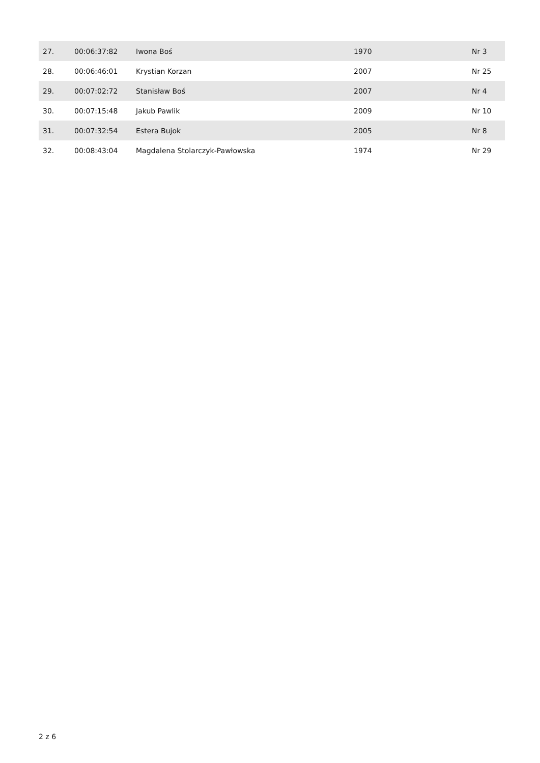| 27. | 00:06:37:82 | Iwona Boś | 1970 | Nr 3 |
| 28. | 00:06:46:01 | Krystian Korzan | 2007 | Nr 25 |
| 29. | 00:07:02:72 | Stanisław Boś | 2007 | Nr 4 |
| 30. | 00:07:15:48 | Jakub Pawlik | 2009 | Nr 10 |
| 31. | 00:07:32:54 | Estera Bujok | 2005 | Nr 8 |
| 32. | 00:08:43:04 | Magdalena Stolarczyk-Pawłowska | 1974 | Nr 29 |
2 z 6